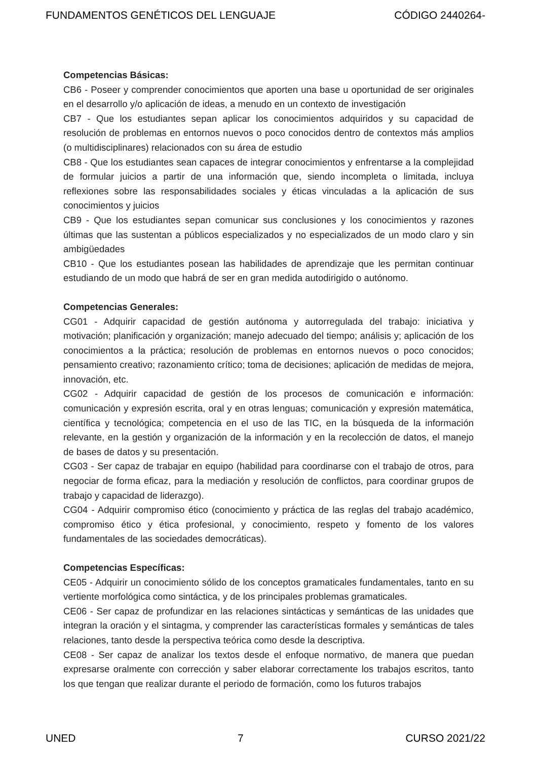FUNDAMENTOS GENÉTICOS DEL LENGUAJE CÓDIGO 2440264-
Competencias Básicas:
CB6 - Poseer y comprender conocimientos que aporten una base u oportunidad de ser originales en el desarrollo y/o aplicación de ideas, a menudo en un contexto de investigación
CB7 - Que los estudiantes sepan aplicar los conocimientos adquiridos y su capacidad de resolución de problemas en entornos nuevos o poco conocidos dentro de contextos más amplios (o multidisciplinares) relacionados con su área de estudio
CB8 - Que los estudiantes sean capaces de integrar conocimientos y enfrentarse a la complejidad de formular juicios a partir de una información que, siendo incompleta o limitada, incluya reflexiones sobre las responsabilidades sociales y éticas vinculadas a la aplicación de sus conocimientos y juicios
CB9 - Que los estudiantes sepan comunicar sus conclusiones y los conocimientos y razones últimas que las sustentan a públicos especializados y no especializados de un modo claro y sin ambigüedades
CB10 - Que los estudiantes posean las habilidades de aprendizaje que les permitan continuar estudiando de un modo que habrá de ser en gran medida autodirigido o autónomo.
Competencias Generales:
CG01 - Adquirir capacidad de gestión autónoma y autorregulada del trabajo: iniciativa y motivación; planificación y organización; manejo adecuado del tiempo; análisis y; aplicación de los conocimientos a la práctica; resolución de problemas en entornos nuevos o poco conocidos; pensamiento creativo; razonamiento crítico; toma de decisiones; aplicación de medidas de mejora, innovación, etc.
CG02 - Adquirir capacidad de gestión de los procesos de comunicación e información: comunicación y expresión escrita, oral y en otras lenguas; comunicación y expresión matemática, científica y tecnológica; competencia en el uso de las TIC, en la búsqueda de la información relevante, en la gestión y organización de la información y en la recolección de datos, el manejo de bases de datos y su presentación.
CG03 - Ser capaz de trabajar en equipo (habilidad para coordinarse con el trabajo de otros, para negociar de forma eficaz, para la mediación y resolución de conflictos, para coordinar grupos de trabajo y capacidad de liderazgo).
CG04 - Adquirir compromiso ético (conocimiento y práctica de las reglas del trabajo académico, compromiso ético y ética profesional, y conocimiento, respeto y fomento de los valores fundamentales de las sociedades democráticas).
Competencias Específicas:
CE05 - Adquirir un conocimiento sólido de los conceptos gramaticales fundamentales, tanto en su vertiente morfológica como sintáctica, y de los principales problemas gramaticales.
CE06 - Ser capaz de profundizar en las relaciones sintácticas y semánticas de las unidades que integran la oración y el sintagma, y comprender las características formales y semánticas de tales relaciones, tanto desde la perspectiva teórica como desde la descriptiva.
CE08 - Ser capaz de analizar los textos desde el enfoque normativo, de manera que puedan expresarse oralmente con corrección y saber elaborar correctamente los trabajos escritos, tanto los que tengan que realizar durante el periodo de formación, como los futuros trabajos
UNED 7 CURSO 2021/22